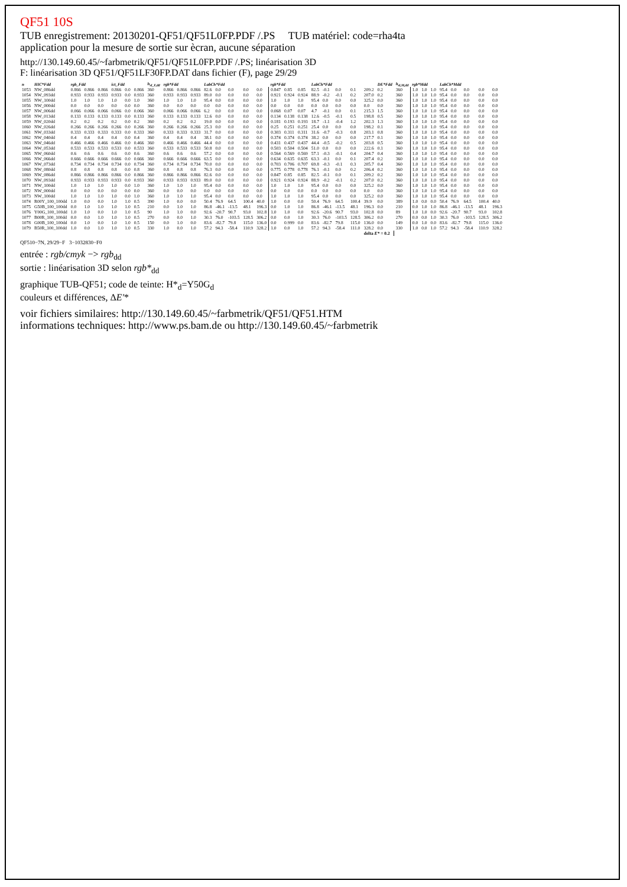QF51 10S
TUB enregistrement: 20130201-QF51/QF51L0FP.PDF /.PS TUB matériel: code=rha4ta
application pour la mesure de sortie sur ècran, aucune séparation
http://130.149.60.45/~farbmetrik/QF51/QF51L0FP.PDF /.PS; linéarisation 3D
F: linéarisation 3D QF51/QF51LF30FP.DAT dans fichier (F), page 29/29
| n | HIC*Fdd | rgb_Fdd | | | ict_Fdd | | | h<sub>sl_F,dd</sub> | rgb*Fdd | | | LabCh*Fdd | | | | | rgb*Fdd | | | LabCh*Fdd | | | | | DE*Fdd | h<sub>sl,M,dd</sub> | rgb*Mdd | | | LabCh*Mdd | | | | |
| --- | --- | --- | --- | --- | --- | --- | --- | --- | --- | --- | --- | --- | --- | --- | --- | --- | --- | --- | --- | --- | --- | --- | --- | --- | --- | --- | --- | --- | --- | --- | --- | --- | --- | --- |
| 1053 | NW_086dd | 0.866 | 0.866 | 0.866 | 0.866 | 0.0 | 0.866 | 360 | 0.866 | 0.866 | 0.866 | 82.6 | 0.0 | 0.0 | 0.0 | 0.0 | 0.847 | 0.85 | 0.85 | 82.5 | -0.1 | 0.0 | 0.1 | 209.2 | 0.2 | 360 | 1.0 | 1.0 | 1.0 | 95.4 | 0.0 | 0.0 | 0.0 | 0.0 |
| 1054 | NW_093dd | 0.933 | 0.933 | 0.933 | 0.933 | 0.0 | 0.933 | 360 | 0.933 | 0.933 | 0.933 | 89.0 | 0.0 | 0.0 | 0.0 | 0.0 | 0.921 | 0.924 | 0.924 | 88.9 | -0.2 | -0.1 | 0.2 | 207.0 | 0.2 | 360 | 1.0 | 1.0 | 1.0 | 95.4 | 0.0 | 0.0 | 0.0 | 0.0 |
| 1055 | NW_100dd | 1.0 | 1.0 | 1.0 | 1.0 | 0.0 | 1.0 | 360 | 1.0 | 1.0 | 1.0 | 95.4 | 0.0 | 0.0 | 0.0 | 0.0 | 1.0 | 1.0 | 1.0 | 95.4 | 0.0 | 0.0 | 0.0 | 325.2 | 0.0 | 360 | 1.0 | 1.0 | 1.0 | 95.4 | 0.0 | 0.0 | 0.0 | 0.0 |
| 1056 | NW_000dd | 0.0 | 0.0 | 0.0 | 0.0 | 0.0 | 0.0 | 360 | 0.0 | 0.0 | 0.0 | 0.0 | 0.0 | 0.0 | 0.0 | 0.0 | 0.0 | 0.0 | 0.0 | 0.0 | 0.0 | 0.0 | 0.0 | 0.0 | 0.0 | 360 | 1.0 | 1.0 | 1.0 | 95.4 | 0.0 | 0.0 | 0.0 | 0.0 |
| 1057 | NW_006dd | 0.066 | 0.066 | 0.066 | 0.066 | 0.0 | 0.066 | 360 | 0.066 | 0.066 | 0.066 | 6.2 | 0.0 | 0.0 | 0.0 | 0.0 | 0.068 | 0.07 | 0.07 | 4.7 | -0.1 | 0.0 | 0.1 | 215.3 | 1.5 | 360 | 1.0 | 1.0 | 1.0 | 95.4 | 0.0 | 0.0 | 0.0 | 0.0 |
| 1058 | NW_013dd | 0.133 | 0.133 | 0.133 | 0.133 | 0.0 | 0.133 | 360 | 0.133 | 0.133 | 0.133 | 12.6 | 0.0 | 0.0 | 0.0 | 0.0 | 0.134 | 0.138 | 0.138 | 12.6 | -0.5 | -0.1 | 0.5 | 198.8 | 0.5 | 360 | 1.0 | 1.0 | 1.0 | 95.4 | 0.0 | 0.0 | 0.0 | 0.0 |
| 1059 | NW_020dd | 0.2 | 0.2 | 0.2 | 0.2 | 0.0 | 0.2 | 360 | 0.2 | 0.2 | 0.2 | 19.0 | 0.0 | 0.0 | 0.0 | 0.0 | 0.181 | 0.193 | 0.193 | 18.7 | -1.1 | -0.4 | 1.2 | 202.3 | 1.3 | 360 | 1.0 | 1.0 | 1.0 | 95.4 | 0.0 | 0.0 | 0.0 | 0.0 |
| 1060 | NW_026dd | 0.266 | 0.266 | 0.266 | 0.266 | 0.0 | 0.266 | 360 | 0.266 | 0.266 | 0.266 | 25.3 | 0.0 | 0.0 | 0.0 | 0.0 | 0.25 | 0.251 | 0.251 | 25.4 | 0.0 | 0.0 | 0.0 | 198.2 | 0.1 | 360 | 1.0 | 1.0 | 1.0 | 95.4 | 0.0 | 0.0 | 0.0 | 0.0 |
| 1061 | NW_033dd | 0.333 | 0.333 | 0.333 | 0.333 | 0.0 | 0.333 | 360 | 0.333 | 0.333 | 0.333 | 31.7 | 0.0 | 0.0 | 0.0 | 0.0 | 0.303 | 0.311 | 0.311 | 31.6 | -0.7 | -0.3 | 0.8 | 203.1 | 0.8 | 360 | 1.0 | 1.0 | 1.0 | 95.4 | 0.0 | 0.0 | 0.0 | 0.0 |
| 1062 | NW_040dd | 0.4 | 0.4 | 0.4 | 0.4 | 0.0 | 0.4 | 360 | 0.4 | 0.4 | 0.4 | 38.1 | 0.0 | 0.0 | 0.0 | 0.0 | 0.374 | 0.374 | 0.374 | 38.2 | 0.0 | 0.0 | 0.0 | 217.7 | 0.1 | 360 | 1.0 | 1.0 | 1.0 | 95.4 | 0.0 | 0.0 | 0.0 | 0.0 |
| 1063 | NW_046dd | 0.466 | 0.466 | 0.466 | 0.466 | 0.0 | 0.466 | 360 | 0.466 | 0.466 | 0.466 | 44.4 | 0.0 | 0.0 | 0.0 | 0.0 | 0.431 | 0.437 | 0.437 | 44.4 | -0.5 | -0.2 | 0.5 | 203.8 | 0.5 | 360 | 1.0 | 1.0 | 1.0 | 95.4 | 0.0 | 0.0 | 0.0 | 0.0 |
| 1064 | NW_053dd | 0.533 | 0.533 | 0.533 | 0.533 | 0.0 | 0.533 | 360 | 0.533 | 0.533 | 0.533 | 50.8 | 0.0 | 0.0 | 0.0 | 0.0 | 0.503 | 0.504 | 0.504 | 51.0 | 0.0 | 0.0 | 0.0 | 222.6 | 0.1 | 360 | 1.0 | 1.0 | 1.0 | 95.4 | 0.0 | 0.0 | 0.0 | 0.0 |
| 1065 | NW_060dd | 0.6 | 0.6 | 0.6 | 0.6 | 0.0 | 0.6 | 360 | 0.6 | 0.6 | 0.6 | 57.2 | 0.0 | 0.0 | 0.0 | 0.0 | 0.564 | 0.569 | 0.569 | 57.1 | -0.3 | -0.1 | 0.4 | 204.7 | 0.4 | 360 | 1.0 | 1.0 | 1.0 | 95.4 | 0.0 | 0.0 | 0.0 | 0.0 |
| 1066 | NW_066dd | 0.666 | 0.666 | 0.666 | 0.666 | 0.0 | 0.666 | 360 | 0.666 | 0.666 | 0.666 | 63.5 | 0.0 | 0.0 | 0.0 | 0.0 | 0.634 | 0.635 | 0.635 | 63.3 | -0.1 | 0.0 | 0.1 | 207.4 | 0.2 | 360 | 1.0 | 1.0 | 1.0 | 95.4 | 0.0 | 0.0 | 0.0 | 0.0 |
| 1067 | NW_073dd | 0.734 | 0.734 | 0.734 | 0.734 | 0.0 | 0.734 | 360 | 0.734 | 0.734 | 0.734 | 70.0 | 0.0 | 0.0 | 0.0 | 0.0 | 0.703 | 0.706 | 0.707 | 69.8 | -0.3 | -0.1 | 0.3 | 205.7 | 0.4 | 360 | 1.0 | 1.0 | 1.0 | 95.4 | 0.0 | 0.0 | 0.0 | 0.0 |
| 1068 | NW_080dd | 0.8 | 0.8 | 0.8 | 0.8 | 0.0 | 0.8 | 360 | 0.8 | 0.8 | 0.8 | 76.3 | 0.0 | 0.0 | 0.0 | 0.0 | 0.775 | 0.778 | 0.778 | 76.1 | -0.1 | 0.0 | 0.2 | 206.4 | 0.2 | 360 | 1.0 | 1.0 | 1.0 | 95.4 | 0.0 | 0.0 | 0.0 | 0.0 |
| 1069 | NW_086dd | 0.866 | 0.866 | 0.866 | 0.866 | 0.0 | 0.866 | 360 | 0.866 | 0.866 | 0.866 | 82.6 | 0.0 | 0.0 | 0.0 | 0.0 | 0.847 | 0.85 | 0.85 | 82.5 | -0.1 | 0.0 | 0.1 | 209.2 | 0.2 | 360 | 1.0 | 1.0 | 1.0 | 95.4 | 0.0 | 0.0 | 0.0 | 0.0 |
| 1070 | NW_093dd | 0.933 | 0.933 | 0.933 | 0.933 | 0.0 | 0.933 | 360 | 0.933 | 0.933 | 0.933 | 89.0 | 0.0 | 0.0 | 0.0 | 0.0 | 0.921 | 0.924 | 0.924 | 88.9 | -0.2 | -0.1 | 0.2 | 207.0 | 0.2 | 360 | 1.0 | 1.0 | 1.0 | 95.4 | 0.0 | 0.0 | 0.0 | 0.0 |
| 1071 | NW_100dd | 1.0 | 1.0 | 1.0 | 1.0 | 0.0 | 1.0 | 360 | 1.0 | 1.0 | 1.0 | 95.4 | 0.0 | 0.0 | 0.0 | 0.0 | 1.0 | 1.0 | 1.0 | 95.4 | 0.0 | 0.0 | 0.0 | 325.2 | 0.0 | 360 | 1.0 | 1.0 | 1.0 | 95.4 | 0.0 | 0.0 | 0.0 | 0.0 |
| 1072 | NW_000dd | 0.0 | 0.0 | 0.0 | 0.0 | 0.0 | 0.0 | 360 | 0.0 | 0.0 | 0.0 | 0.0 | 0.0 | 0.0 | 0.0 | 0.0 | 0.0 | 0.0 | 0.0 | 0.0 | 0.0 | 0.0 | 0.0 | 0.0 | 0.0 | 360 | 1.0 | 1.0 | 1.0 | 95.4 | 0.0 | 0.0 | 0.0 | 0.0 |
| 1073 | NW_100dd | 1.0 | 1.0 | 1.0 | 1.0 | 0.0 | 1.0 | 360 | 1.0 | 1.0 | 1.0 | 95.4 | 0.0 | 0.0 | 0.0 | 0.0 | 1.0 | 1.0 | 1.0 | 95.4 | 0.0 | 0.0 | 0.0 | 325.2 | 0.0 | 360 | 1.0 | 1.0 | 1.0 | 95.4 | 0.0 | 0.0 | 0.0 | 0.0 |
| 1074 | R00Y_100_100dd | 1.0 | 0.0 | 0.0 | 1.0 | 1.0 | 0.5 | 390 | 1.0 | 0.0 | 0.0 | 50.4 | 76.9 | 64.5 | 100.4 | 40.0 | 1.0 | 0.0 | 0.0 | 50.4 | 76.9 | 64.5 | 100.4 | 39.9 | 0.0 | 389 | 1.0 | 0.0 | 0.0 | 50.4 | 76.9 | 64.5 | 100.4 | 40.0 |
| 1075 | G50B_100_100dd | 0.0 | 1.0 | 1.0 | 1.0 | 1.0 | 0.5 | 210 | 0.0 | 1.0 | 1.0 | 86.8 | -46.1 | -13.5 | 48.1 | 196.3 | 0.0 | 1.0 | 1.0 | 86.8 | -46.1 | -13.5 | 48.1 | 196.3 | 0.0 | 210 | 0.0 | 1.0 | 1.0 | 86.8 | -46.1 | -13.5 | 48.1 | 196.3 |
| 1076 | Y00G_100_100dd | 1.0 | 1.0 | 0.0 | 1.0 | 1.0 | 0.5 | 90 | 1.0 | 1.0 | 0.0 | 92.6 | -20.7 | 90.7 | 93.0 | 102.8 | 1.0 | 1.0 | 0.0 | 92.6 | -20.6 | 90.7 | 93.0 | 102.8 | 0.0 | 89 | 1.0 | 1.0 | 0.0 | 92.6 | -20.7 | 90.7 | 93.0 | 102.8 |
| 1077 | B00R_100_100dd | 0.0 | 0.0 | 1.0 | 1.0 | 1.0 | 0.5 | 270 | 0.0 | 0.0 | 1.0 | 30.3 | 76.0 | -103.5 | 128.5 | 306.2 | 0.0 | 0.0 | 1.0 | 30.3 | 76.0 | -103.5 | 128.5 | 306.2 | 0.0 | 270 | 0.0 | 0.0 | 1.0 | 30.3 | 76.0 | -103.5 | 128.5 | 306.2 |
| 1078 | G00B_100_100dd | 0.0 | 1.0 | 0.0 | 1.0 | 1.0 | 0.5 | 150 | 0.0 | 1.0 | 0.0 | 83.6 | -82.7 | 79.8 | 115.0 | 136.0 | 0.0 | 0.999 | 0.0 | 83.6 | -82.7 | 79.8 | 115.0 | 136.0 | 0.0 | 149 | 0.0 | 1.0 | 0.0 | 83.6 | -82.7 | 79.8 | 115.0 | 136.0 |
| 1079 | B50R_100_100dd | 1.0 | 0.0 | 1.0 | 1.0 | 1.0 | 0.5 | 330 | 1.0 | 0.0 | 1.0 | 57.2 | 94.3 | -58.4 | 110.9 | 328.2 | 1.0 | 0.0 | 1.0 | 57.2 | 94.3 | -58.4 | 111.0 | 328.2 | 0.0 | 330 | 1.0 | 0.0 | 1.0 | 57.2 | 94.3 | -58.4 | 110.9 | 328.2 |
| | | | | | | | | | | | | | | | | | | | | | | | | delta E* = 0.2 | | | | | | | | | | |
QF510−7N, 29/29−F 3−1032830−F0
entrée : rgb/cmyk −> rgb<sub>dd</sub>
sortie : linéarisation 3D selon rgb*<sub>dd</sub>
graphique TUB-QF51; code de teinte: H*<sub>d</sub>=Y50G<sub>d</sub>
couleurs et différences, ΔE'*
voir fichiers similaires: http://130.149.60.45/~farbmetrik/QF51/QF51.HTM
informations techniques: http://www.ps.bam.de ou http://130.149.60.45/~farbmetrik